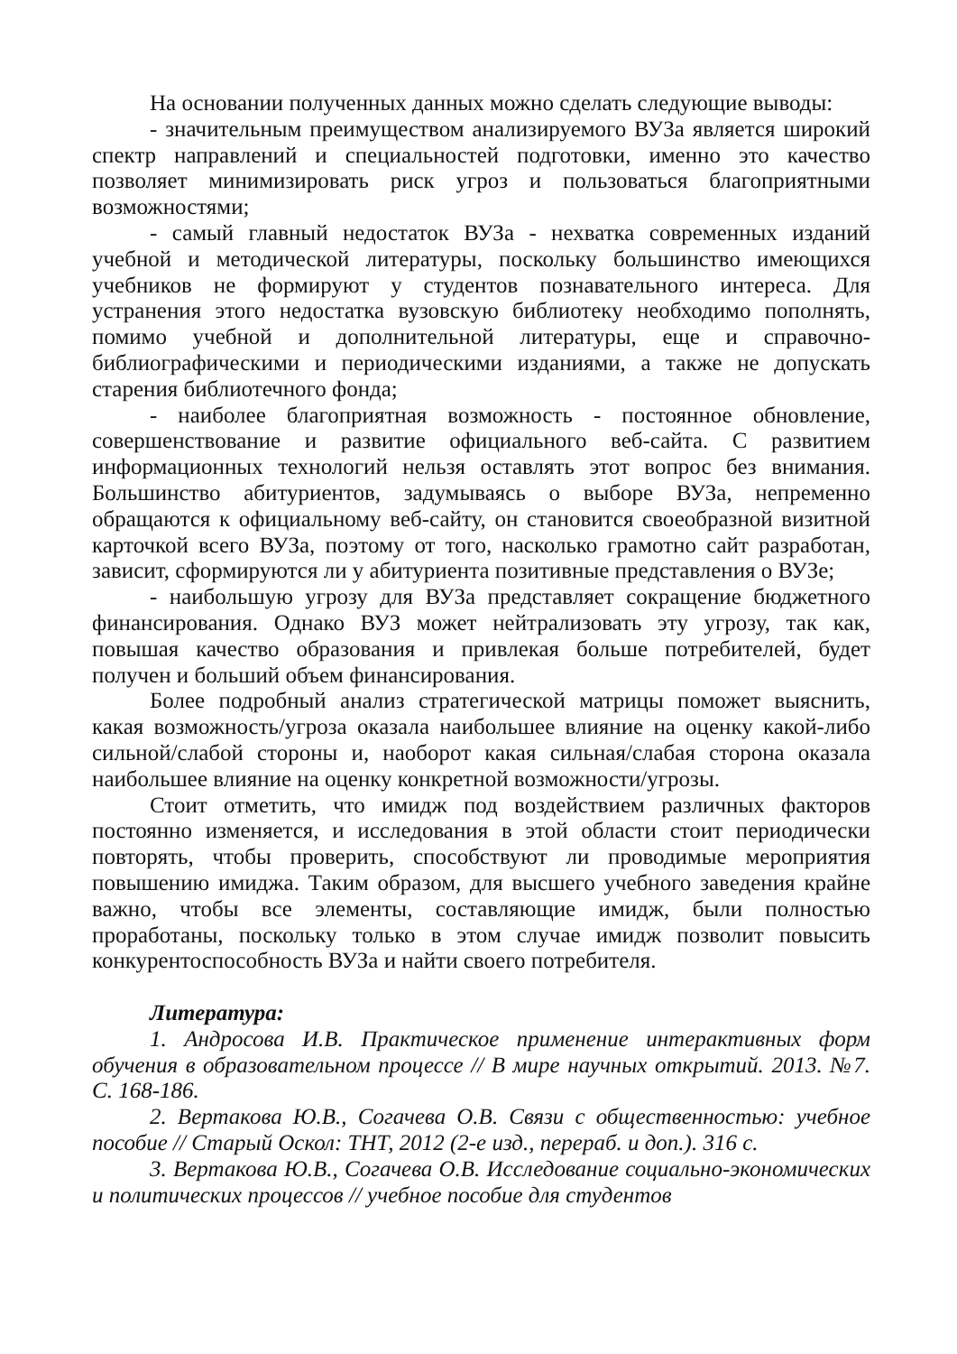На основании полученных данных можно сделать следующие выводы:
- значительным преимуществом анализируемого ВУЗа является широкий спектр направлений и специальностей подготовки, именно это качество позволяет минимизировать риск угроз и пользоваться благоприятными возможностями;
- самый главный недостаток ВУЗа - нехватка современных изданий учебной и методической литературы, поскольку большинство имеющихся учебников не формируют у студентов познавательного интереса. Для устранения этого недостатка вузовскую библиотеку необходимо пополнять, помимо учебной и дополнительной литературы, еще и справочно-библиографическими и периодическими изданиями, а также не допускать старения библиотечного фонда;
- наиболее благоприятная возможность - постоянное обновление, совершенствование и развитие официального веб-сайта. С развитием информационных технологий нельзя оставлять этот вопрос без внимания. Большинство абитуриентов, задумываясь о выборе ВУЗа, непременно обращаются к официальному веб-сайту, он становится своеобразной визитной карточкой всего ВУЗа, поэтому от того, насколько грамотно сайт разработан, зависит, сформируются ли у абитуриента позитивные представления о ВУЗе;
- наибольшую угрозу для ВУЗа представляет сокращение бюджетного финансирования. Однако ВУЗ может нейтрализовать эту угрозу, так как, повышая качество образования и привлекая больше потребителей, будет получен и больший объем финансирования.
Более подробный анализ стратегической матрицы поможет выяснить, какая возможность/угроза оказала наибольшее влияние на оценку какой-либо сильной/слабой стороны и, наоборот какая сильная/слабая сторона оказала наибольшее влияние на оценку конкретной возможности/угрозы.
Стоит отметить, что имидж под воздействием различных факторов постоянно изменяется, и исследования в этой области стоит периодически повторять, чтобы проверить, способствуют ли проводимые мероприятия повышению имиджа. Таким образом, для высшего учебного заведения крайне важно, чтобы все элементы, составляющие имидж, были полностью проработаны, поскольку только в этом случае имидж позволит повысить конкурентоспособность ВУЗа и найти своего потребителя.
Литература:
1. Андросова И.В. Практическое применение интерактивных форм обучения в образовательном процессе // В мире научных открытий. 2013. №7. С. 168-186.
2. Вертакова Ю.В., Согачева О.В. Связи с общественностью: учебное пособие // Старый Оскол: ТНТ, 2012 (2-е изд., перераб. и доп.). 316 с.
3. Вертакова Ю.В., Согачева О.В. Исследование социально-экономических и политических процессов // учебное пособие для студентов